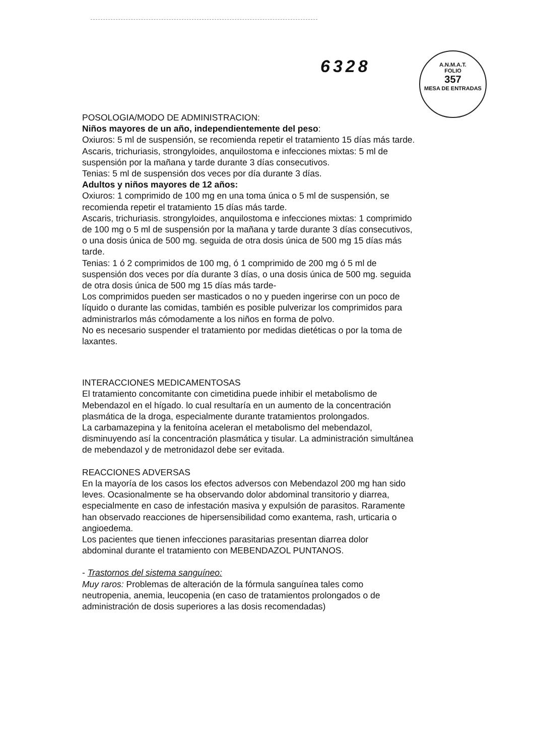6328
A.N.M.A.T.
FOLIO
357
MESA DE ENTRADAS
POSOLOGIA/MODO DE ADMINISTRACION:
Niños mayores de un año, independientemente del peso:
Oxiuros: 5 ml de suspensión, se recomienda repetir el tratamiento 15 días más tarde.
Ascaris, trichuriasis, strongyloides, anquilostoma e infecciones mixtas: 5 ml de suspensión por la mañana y tarde durante 3 días consecutivos.
Tenias: 5 ml de suspensión dos veces por día durante 3 días.
Adultos y niños mayores de 12 años:
Oxiuros: 1 comprimido de 100 mg en una toma única o 5 ml de suspensión, se recomienda repetir el tratamiento 15 días más tarde.
Ascaris, trichuriasis. strongyloides, anquilostoma e infecciones mixtas: 1 comprimido de 100 mg o 5 ml de suspensión por la mañana y tarde durante 3 días consecutivos, o una dosis única de 500 mg. seguida de otra dosis única de 500 mg 15 días más tarde.
Tenias: 1 ó 2 comprimidos de 100 mg, ó 1 comprimido de 200 mg ó 5 ml de suspensión dos veces por día durante 3 días, o una dosis única de 500 mg. seguida de otra dosis única de 500 mg 15 días más tarde-
Los comprimidos pueden ser masticados o no y pueden ingerirse con un poco de líquido o durante las comidas, también es posible pulverizar los comprimidos para administrarlos más cómodamente a los niños en forma de polvo.
No es necesario suspender el tratamiento por medidas dietéticas o por la toma de laxantes.
INTERACCIONES MEDICAMENTOSAS
El tratamiento concomitante con cimetidina puede inhibir el metabolismo de Mebendazol en el hígado. lo cual resultaría en un aumento de la concentración plasmática de la droga, especialmente durante tratamientos prolongados.
La carbamazepina y la fenitoína aceleran el metabolismo del mebendazol, disminuyendo así la concentración plasmática y tisular. La administración simultánea de mebendazol y de metronidazol debe ser evitada.
REACCIONES ADVERSAS
En la mayoría de los casos los efectos adversos con Mebendazol 200 mg han sido leves. Ocasionalmente se ha observando dolor abdominal transitorio y diarrea, especialmente en caso de infestación masiva y expulsión de parasitos. Raramente han observado reacciones de hipersensibilidad como exantema, rash, urticaria o angioedema.
Los pacientes que tienen infecciones parasitarias presentan diarrea dolor
abdominal durante el tratamiento con MEBENDAZOL PUNTANOS.
- Trastornos del sistema sanguíneo:
Muy raros: Problemas de alteración de la fórmula sanguínea tales como
neutropenia, anemia, leucopenia (en caso de tratamientos prolongados o de
administración de dosis superiores a las dosis recomendadas)